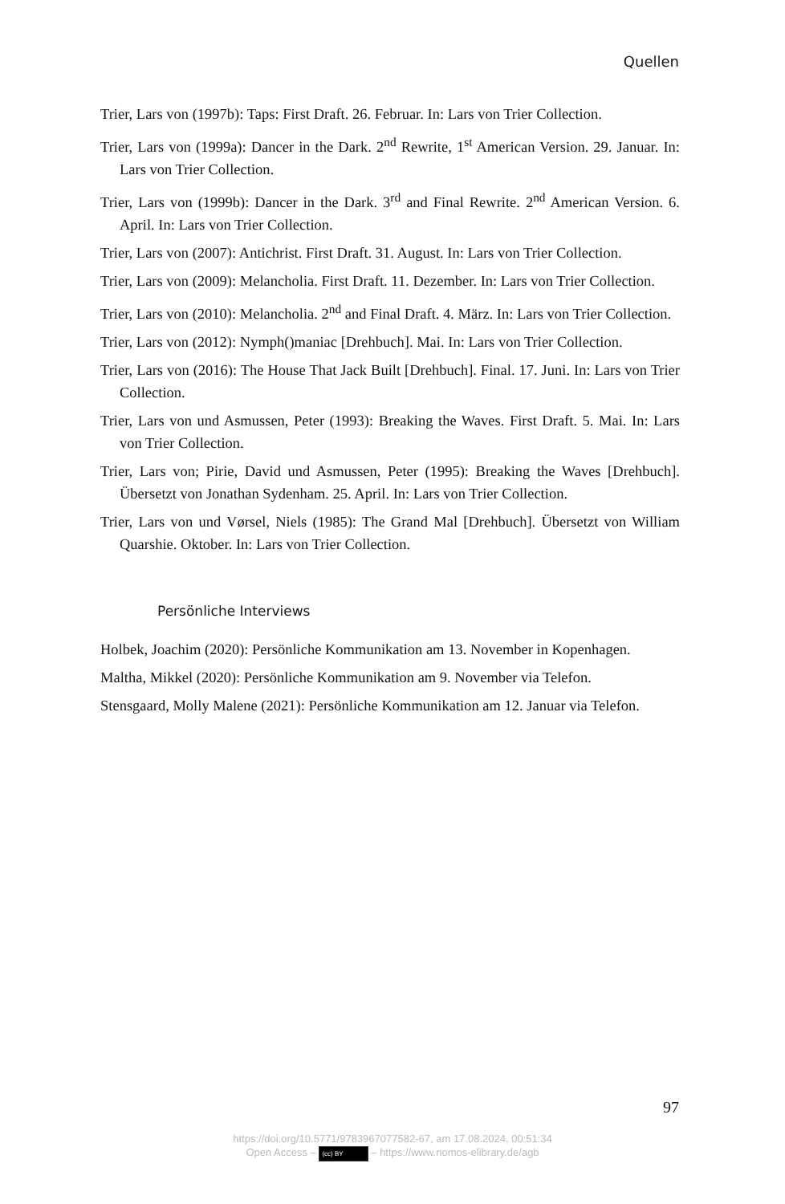Quellen
Trier, Lars von (1997b): Taps: First Draft. 26. Februar. In: Lars von Trier Collection.
Trier, Lars von (1999a): Dancer in the Dark. 2<sup>nd</sup> Rewrite, 1<sup>st</sup> American Version. 29. Januar. In: Lars von Trier Collection.
Trier, Lars von (1999b): Dancer in the Dark. 3<sup>rd</sup> and Final Rewrite. 2<sup>nd</sup> American Version. 6. April. In: Lars von Trier Collection.
Trier, Lars von (2007): Antichrist. First Draft. 31. August. In: Lars von Trier Collection.
Trier, Lars von (2009): Melancholia. First Draft. 11. Dezember. In: Lars von Trier Collection.
Trier, Lars von (2010): Melancholia. 2<sup>nd</sup> and Final Draft. 4. März. In: Lars von Trier Collection.
Trier, Lars von (2012): Nymph()maniac [Drehbuch]. Mai. In: Lars von Trier Collection.
Trier, Lars von (2016): The House That Jack Built [Drehbuch]. Final. 17. Juni. In: Lars von Trier Collection.
Trier, Lars von und Asmussen, Peter (1993): Breaking the Waves. First Draft. 5. Mai. In: Lars von Trier Collection.
Trier, Lars von; Pirie, David und Asmussen, Peter (1995): Breaking the Waves [Drehbuch]. Übersetzt von Jonathan Sydenham. 25. April. In: Lars von Trier Collection.
Trier, Lars von und Vørsel, Niels (1985): The Grand Mal [Drehbuch]. Übersetzt von William Quarshie. Oktober. In: Lars von Trier Collection.
Persönliche Interviews
Holbek, Joachim (2020): Persönliche Kommunikation am 13. November in Kopenhagen.
Maltha, Mikkel (2020): Persönliche Kommunikation am 9. November via Telefon.
Stensgaard, Molly Malene (2021): Persönliche Kommunikation am 12. Januar via Telefon.
97
https://doi.org/10.5771/9783967077582-67, am 17.08.2024, 00:51:34
Open Access – (cc) BY – https://www.nomos-elibrary.de/agb